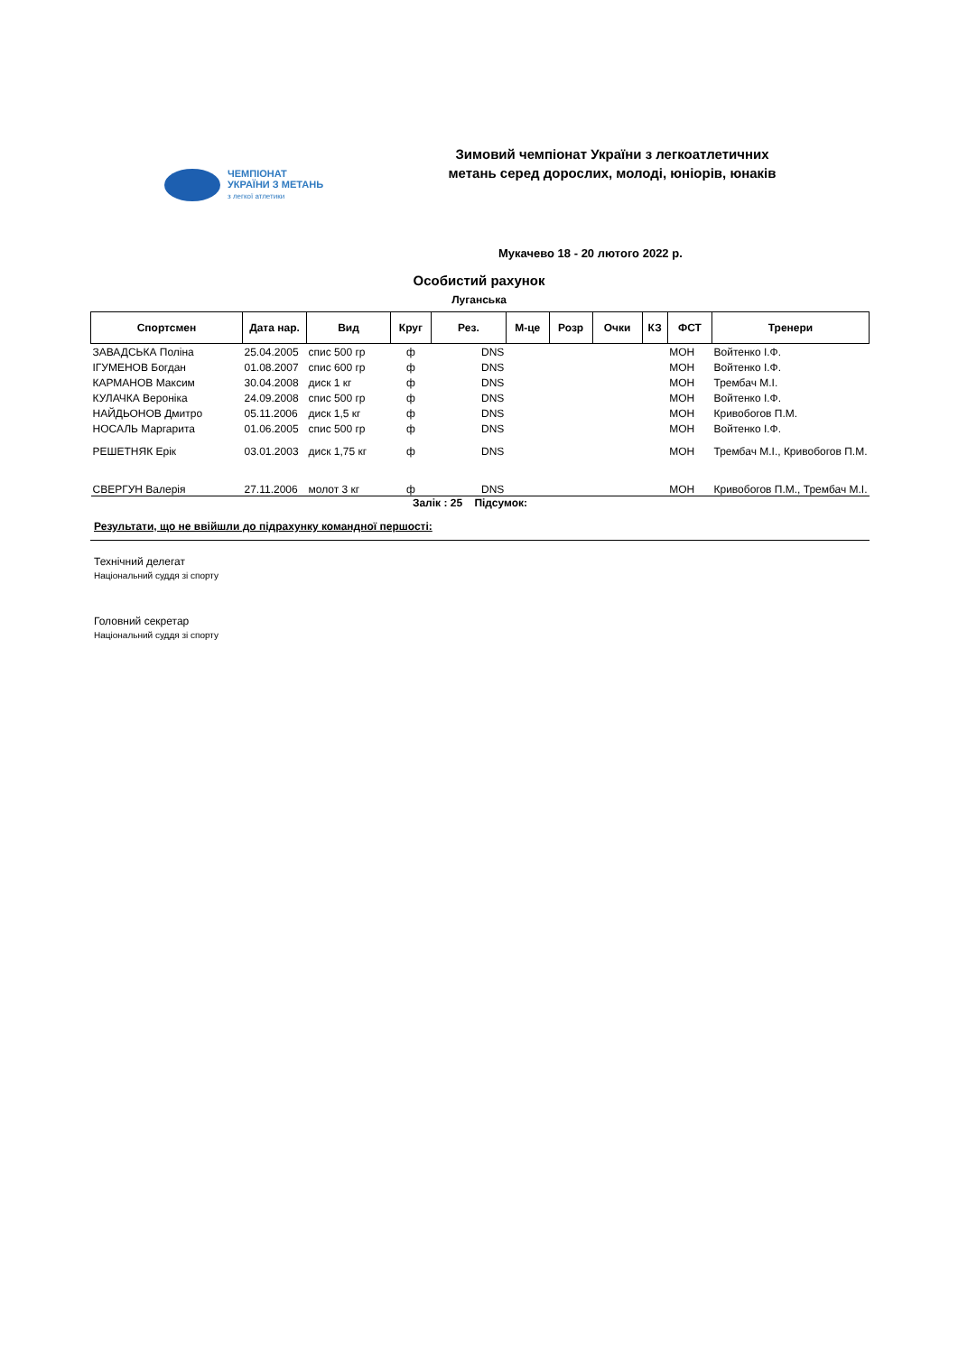ЧЕМПІОНАТ
УКРАЇНИ З МЕТАНЬ
з легкої атлетики
Зимовий чемпіонат України з легкоатлетичних метань серед дорослих, молоді, юніорів, юнаків
Мукачево 18 - 20 лютого 2022 р.
Особистий рахунок
Луганська
| Спортсмен | Дата нар. | Вид | Круг | Рез. | М-це | Розр | Очки | КЗ | ФСТ | Тренери |
| --- | --- | --- | --- | --- | --- | --- | --- | --- | --- | --- |
| ЗАВАДСЬКА Поліна | 25.04.2005 | спис 500 гр | ф | DNS | | | | | МОН | Войтенко І.Ф. |
| ІГУМЕНОВ Богдан | 01.08.2007 | спис 600 гр | ф | DNS | | | | | МОН | Войтенко І.Ф. |
| КАРМАНОВ Максим | 30.04.2008 | диск 1 кг | ф | DNS | | | | | МОН | Трембач М.І. |
| КУЛАЧКА Вероніка | 24.09.2008 | спис 500 гр | ф | DNS | | | | | МОН | Войтенко І.Ф. |
| НАЙДЬОНОВ Дмитро | 05.11.2006 | диск 1,5 кг | ф | DNS | | | | | МОН | Кривобогов П.М. |
| НОСАЛЬ Маргарита | 01.06.2005 | спис 500 гр | ф | DNS | | | | | МОН | Войтенко І.Ф. |
| РЕШЕТНЯК Ерік | 03.01.2003 | диск 1,75 кг | ф | DNS | | | | | МОН | Трембач М.І., Кривобогов П.М. |
| СВЕРГУН Валерія | 27.11.2006 | молот 3 кг | ф | DNS | | | | | МОН | Кривобогов П.М., Трембач М.І. |
Залік : 25 Підсумок:
Результати, що не ввійшли до підрахунку командної першості:
Технічний делегат
Національний суддя зі спорту
Головний секретар
Національний суддя зі спорту